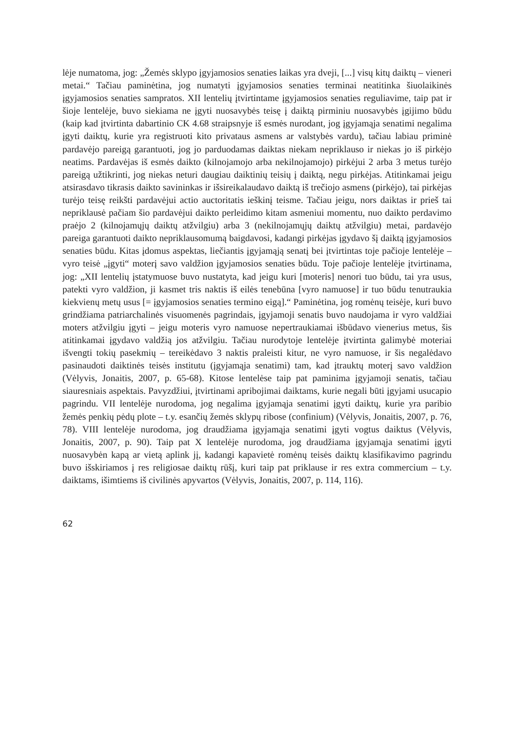lėje numatoma, jog: „Žemės sklypo įgyjamosios senaties laikas yra dveji, [...] visų kitų daiktų – vieneri metai.“ Tačiau paminėtina, jog numatyti įgyjamosios senaties terminai neatitinka šiuolaikinės įgyjamosios senaties sampratos. XII lentelių įtvirtintame įgyjamosios senaties reguliavime, taip pat ir šioje lentelėje, buvo siekiama ne įgyti nuosavybės teisę į daiktą pirminiu nuosavybės įgijimo būdu (kaip kad įtvirtinta dabartinio CK 4.68 straipsnyje iš esmės nurodant, jog įgyjamąja senatimi negalima įgyti daiktų, kurie yra registruoti kito privataus asmens ar valstybės vardu), tačiau labiau priminė pardavėjo pareigą garantuoti, jog jo parduodamas daiktas niekam nepriklauso ir niekas jo iš pirkėjo neatims. Pardavėjas iš esmės daikto (kilnojamojo arba nekilnojamojo) pirkėjui 2 arba 3 metus turėjo pareigą užtikrinti, jog niekas neturi daugiau daiktinių teisių į daiktą, negu pirkėjas. Atitinkamai jeigu atsirasdavo tikrasis daikto savininkas ir išsireikalaudavo daiktą iš trečiojo asmens (pirkėjo), tai pirkėjas turėjo teisę reikšti pardavėjui actio auctoritatis ieškinį teisme. Tačiau jeigu, nors daiktas ir prieš tai nepriklausė pačiam šio pardavėjui daikto perleidimo kitam asmeniui momentu, nuo daikto perdavimo praėjo 2 (kilnojamųjų daiktų atžvilgiu) arba 3 (nekilnojamųjų daiktų atžvilgiu) metai, pardavėjo pareiga garantuoti daikto nepriklausomumą baigdavosi, kadangi pirkėjas įgydavo šį daiktą įgyjamosios senaties būdu. Kitas įdomus aspektas, liečiantis įgyjamąją senatį bei įtvirtintas toje pačioje lentelėje – vyro teisė „įgyti“ moterį savo valdžion įgyjamosios senaties būdu. Toje pačioje lentelėje įtvirtinama, jog: „XII lentelių įstatymuose buvo nustatyta, kad jeigu kuri [moteris] nenori tuo būdu, tai yra usus, patekti vyro valdžion, ji kasmet tris naktis iš eilės tenebūna [vyro namuose] ir tuo būdu tenutraukia kiekvienų metų usus [= įgyjamosios senaties termino eigą].“ Paminėtina, jog romėnų teisėje, kuri buvo grindžiama patriarchalinės visuomenės pagrindais, įgyjamoji senatis buvo naudojama ir vyro valdžiai moters atžvilgiu įgyti – jeigu moteris vyro namuose nepertraukiamai išbūdavo vienerius metus, šis atitinkamai įgydavo valdžią jos atžvilgiu. Tačiau nurodytoje lentelėje įtvirtinta galimybė moteriai išvengti tokių pasekmių – tereikėdavo 3 naktis praleisti kitur, ne vyro namuose, ir šis negalėdavo pasinaudoti daiktinės teisės institutu (įgyjamąja senatimi) tam, kad įtrauktų moterį savo valdžion (Vėlyvis, Jonaitis, 2007, p. 65-68). Kitose lentelėse taip pat paminima įgyjamoji senatis, tačiau siauresniais aspektais. Pavyzdžiui, įtvirtinami apribojimai daiktams, kurie negali būti įgyjami usucapio pagrindu. VII lentelėje nurodoma, jog negalima įgyjamąja senatimi įgyti daiktų, kurie yra paribio žemės penkių pėdų plote – t.y. esančių žemės sklypų ribose (confinium) (Vėlyvis, Jonaitis, 2007, p. 76, 78). VIII lentelėje nurodoma, jog draudžiama įgyjamąja senatimi įgyti vogtus daiktus (Vėlyvis, Jonaitis, 2007, p. 90). Taip pat X lentelėje nurodoma, jog draudžiama įgyjamąja senatimi įgyti nuosavybėn kapą ar vietą aplink jį, kadangi kapavietė romėnų teisės daiktų klasifikavimo pagrindu buvo išskiriamos į res religiosae daiktų rūšį, kuri taip pat priklause ir res extra commercium – t.y. daiktams, išimtiems iš civilinės apyvartos (Vėlyvis, Jonaitis, 2007, p. 114, 116).
62